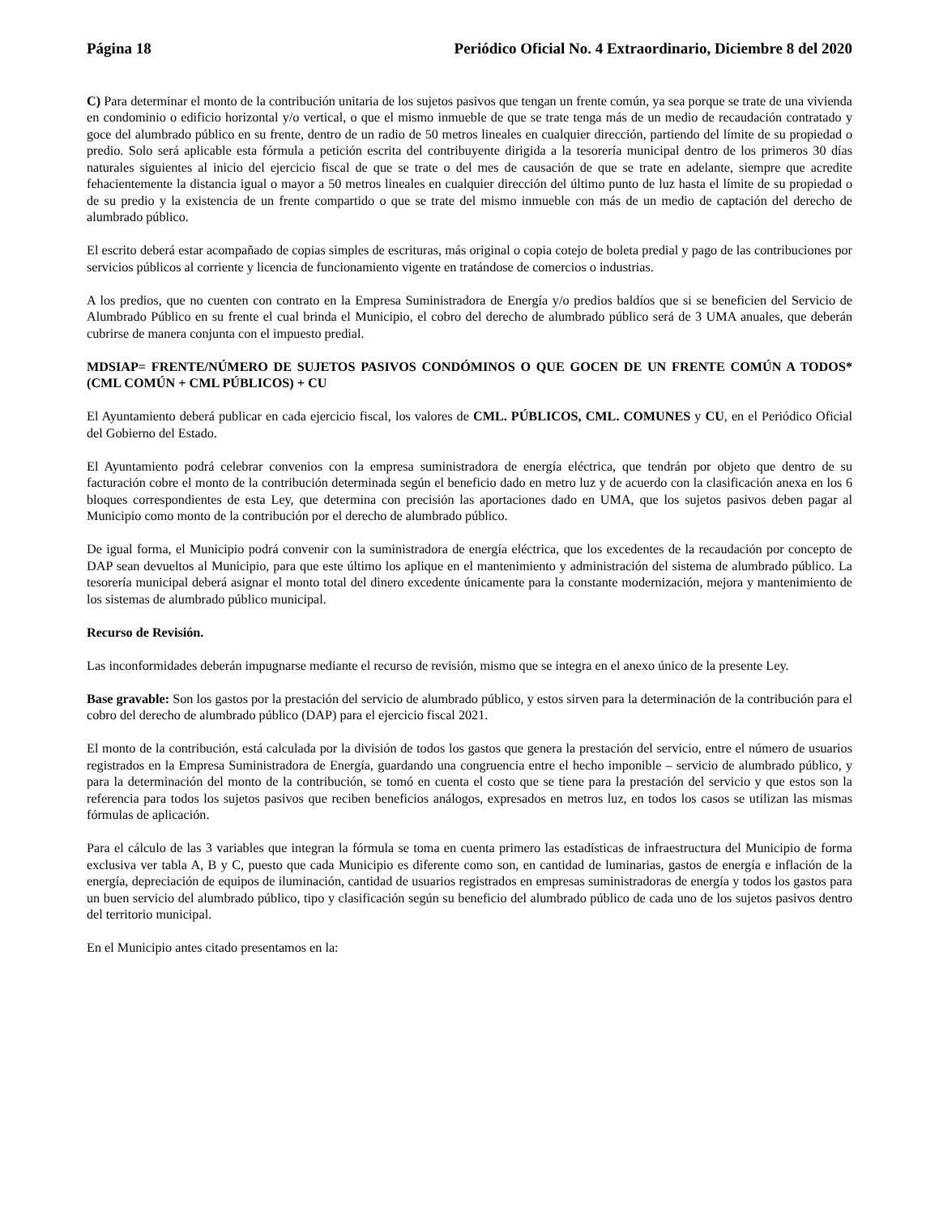Página 18 Periódico Oficial No. 4 Extraordinario, Diciembre 8 del 2020
C) Para determinar el monto de la contribución unitaria de los sujetos pasivos que tengan un frente común, ya sea porque se trate de una vivienda en condominio o edificio horizontal y/o vertical, o que el mismo inmueble de que se trate tenga más de un medio de recaudación contratado y goce del alumbrado público en su frente, dentro de un radio de 50 metros lineales en cualquier dirección, partiendo del límite de su propiedad o predio. Solo será aplicable esta fórmula a petición escrita del contribuyente dirigida a la tesorería municipal dentro de los primeros 30 días naturales siguientes al inicio del ejercicio fiscal de que se trate o del mes de causación de que se trate en adelante, siempre que acredite fehacientemente la distancia igual o mayor a 50 metros lineales en cualquier dirección del último punto de luz hasta el límite de su propiedad o de su predio y la existencia de un frente compartido o que se trate del mismo inmueble con más de un medio de captación del derecho de alumbrado público.
El escrito deberá estar acompañado de copias simples de escrituras, más original o copia cotejo de boleta predial y pago de las contribuciones por servicios públicos al corriente y licencia de funcionamiento vigente en tratándose de comercios o industrias.
A los predios, que no cuenten con contrato en la Empresa Suministradora de Energía y/o predios baldíos que si se beneficien del Servicio de Alumbrado Público en su frente el cual brinda el Municipio, el cobro del derecho de alumbrado público será de 3 UMA anuales, que deberán cubrirse de manera conjunta con el impuesto predial.
MDSIAP= FRENTE/NÚMERO DE SUJETOS PASIVOS CONDÓMINOS O QUE GOCEN DE UN FRENTE COMÚN A TODOS* (CML COMÚN + CML PÚBLICOS) + CU
El Ayuntamiento deberá publicar en cada ejercicio fiscal, los valores de CML. PÚBLICOS, CML. COMUNES y CU, en el Periódico Oficial del Gobierno del Estado.
El Ayuntamiento podrá celebrar convenios con la empresa suministradora de energía eléctrica, que tendrán por objeto que dentro de su facturación cobre el monto de la contribución determinada según el beneficio dado en metro luz y de acuerdo con la clasificación anexa en los 6 bloques correspondientes de esta Ley, que determina con precisión las aportaciones dado en UMA, que los sujetos pasivos deben pagar al Municipio como monto de la contribución por el derecho de alumbrado público.
De igual forma, el Municipio podrá convenir con la suministradora de energía eléctrica, que los excedentes de la recaudación por concepto de DAP sean devueltos al Municipio, para que este último los aplique en el mantenimiento y administración del sistema de alumbrado público. La tesorería municipal deberá asignar el monto total del dinero excedente únicamente para la constante modernización, mejora y mantenimiento de los sistemas de alumbrado público municipal.
Recurso de Revisión.
Las inconformidades deberán impugnarse mediante el recurso de revisión, mismo que se integra en el anexo único de la presente Ley.
Base gravable: Son los gastos por la prestación del servicio de alumbrado público, y estos sirven para la determinación de la contribución para el cobro del derecho de alumbrado público (DAP) para el ejercicio fiscal 2021.
El monto de la contribución, está calculada por la división de todos los gastos que genera la prestación del servicio, entre el número de usuarios registrados en la Empresa Suministradora de Energía, guardando una congruencia entre el hecho imponible – servicio de alumbrado público, y para la determinación del monto de la contribución, se tomó en cuenta el costo que se tiene para la prestación del servicio y que estos son la referencia para todos los sujetos pasivos que reciben beneficios análogos, expresados en metros luz, en todos los casos se utilizan las mismas fórmulas de aplicación.
Para el cálculo de las 3 variables que integran la fórmula se toma en cuenta primero las estadísticas de infraestructura del Municipio de forma exclusiva ver tabla A, B y C, puesto que cada Municipio es diferente como son, en cantidad de luminarias, gastos de energía e inflación de la energía, depreciación de equipos de iluminación, cantidad de usuarios registrados en empresas suministradoras de energía y todos los gastos para un buen servicio del alumbrado público, tipo y clasificación según su beneficio del alumbrado público de cada uno de los sujetos pasivos dentro del territorio municipal.
En el Municipio antes citado presentamos en la: